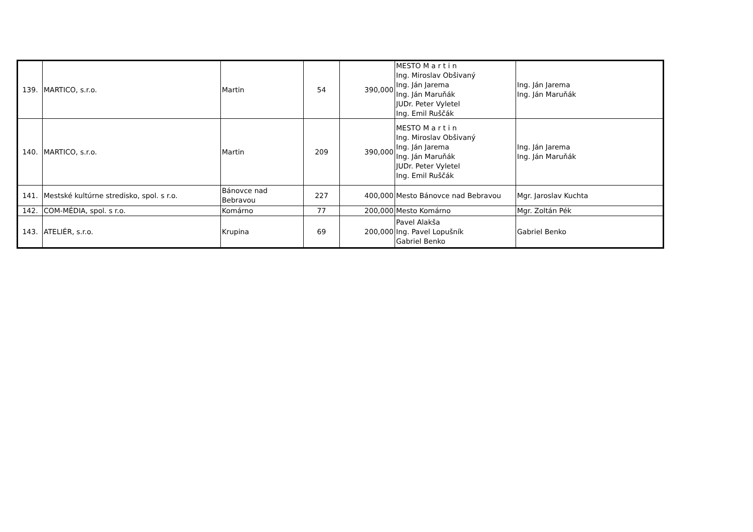| 139. | MARTICO, s.r.o. | Martin | 54 | 390,000 | MESTO M a r t i n Ing. Miroslav Obšivaný Ing. Ján Jarema Ing. Ján Maruňák JUDr. Peter Vyletel Ing. Emil Ruščák | Ing. Ján Jarema Ing. Ján Maruňák |
| 140. | MARTICO, s.r.o. | Martin | 209 | 390,000 | MESTO M a r t i n Ing. Miroslav Obšivaný Ing. Ján Jarema Ing. Ján Maruňák JUDr. Peter Vyletel Ing. Emil Ruščák | Ing. Ján Jarema Ing. Ján Maruňák |
| 141. | Mestské kultúrne stredisko, spol. s r.o. | Bánovce nad Bebravou | 227 | 400,000 | Mesto Bánovce nad Bebravou | Mgr. Jaroslav Kuchta |
| 142. | COM-MÉDIA, spol. s r.o. | Komárno | 77 | 200,000 | Mesto Komárno | Mgr. Zoltán Pék |
| 143. | ATELIÉR, s.r.o. | Krupina | 69 | 200,000 | Pavel Alakša Ing. Pavel Lopušník Gabriel Benko | Gabriel Benko |